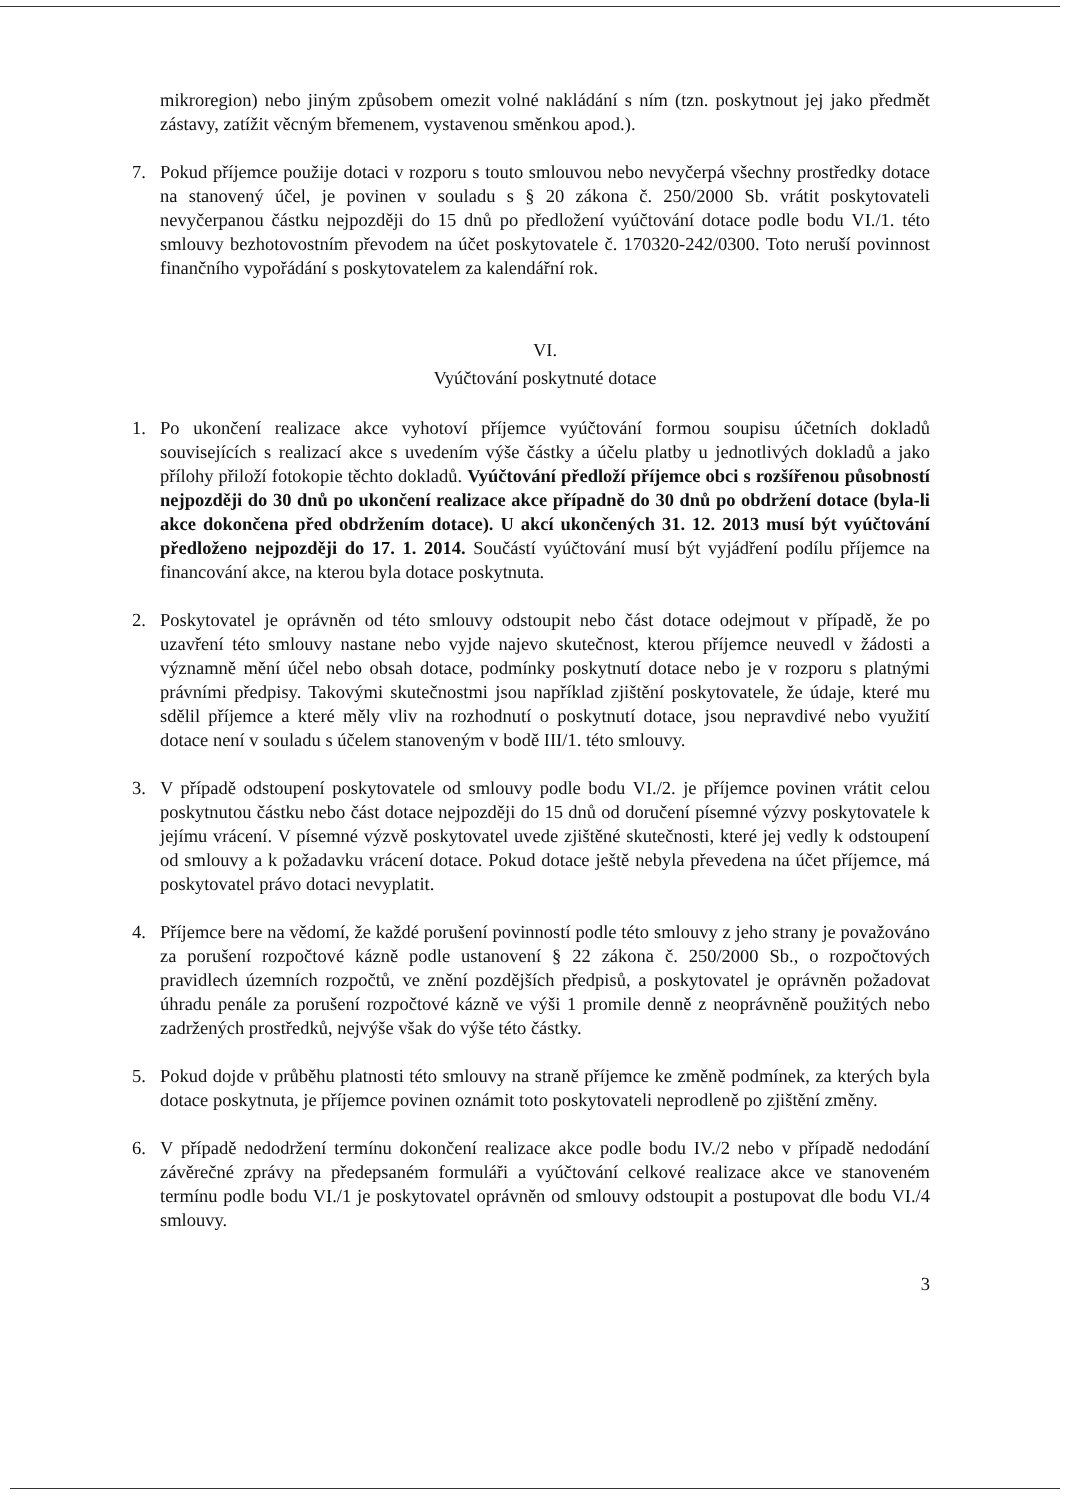mikroregion) nebo jiným způsobem omezit volné nakládání s ním (tzn. poskytnout jej jako předmět zástavy, zatížit věcným břemenem, vystavenou směnkou apod.).
7. Pokud příjemce použije dotaci v rozporu s touto smlouvou nebo nevyčerpá všechny prostředky dotace na stanovený účel, je povinen v souladu s § 20 zákona č. 250/2000 Sb. vrátit poskytovateli nevyčerpanou částku nejpozději do 15 dnů po předložení vyúčtování dotace podle bodu VI./1. této smlouvy bezhotovostním převodem na účet poskytovatele č. 170320-242/0300. Toto neruší povinnost finančního vypořádání s poskytovatelem za kalendářní rok.
VI.
Vyúčtování poskytnuté dotace
1. Po ukončení realizace akce vyhotoví příjemce vyúčtování formou soupisu účetních dokladů souvisejících s realizací akce s uvedením výše částky a účelu platby u jednotlivých dokladů a jako přílohy přiloží fotokopie těchto dokladů. Vyúčtování předloží příjemce obci s rozšířenou působností nejpozději do 30 dnů po ukončení realizace akce případně do 30 dnů po obdržení dotace (byla-li akce dokončena před obdržením dotace). U akcí ukončených 31. 12. 2013 musí být vyúčtování předloženo nejpozději do 17. 1. 2014. Součástí vyúčtování musí být vyjádření podílu příjemce na financování akce, na kterou byla dotace poskytnuta.
2. Poskytovatel je oprávněn od této smlouvy odstoupit nebo část dotace odejmout v případě, že po uzavření této smlouvy nastane nebo vyjde najevo skutečnost, kterou příjemce neuvedl v žádosti a významně mění účel nebo obsah dotace, podmínky poskytnutí dotace nebo je v rozporu s platnými právními předpisy. Takovými skutečnostmi jsou například zjištění poskytovatele, že údaje, které mu sdělil příjemce a které měly vliv na rozhodnutí o poskytnutí dotace, jsou nepravdivé nebo využití dotace není v souladu s účelem stanoveným v bodě III/1. této smlouvy.
3. V případě odstoupení poskytovatele od smlouvy podle bodu VI./2. je příjemce povinen vrátit celou poskytnutou částku nebo část dotace nejpozději do 15 dnů od doručení písemné výzvy poskytovatele k jejímu vrácení. V písemné výzvě poskytovatel uvede zjištěné skutečnosti, které jej vedly k odstoupení od smlouvy a k požadavku vrácení dotace. Pokud dotace ještě nebyla převedena na účet příjemce, má poskytovatel právo dotaci nevyplatit.
4. Příjemce bere na vědomí, že každé porušení povinností podle této smlouvy z jeho strany je považováno za porušení rozpočtové kázně podle ustanovení § 22 zákona č. 250/2000 Sb., o rozpočtových pravidlech územních rozpočtů, ve znění pozdějších předpisů, a poskytovatel je oprávněn požadovat úhradu penále za porušení rozpočtové kázně ve výši 1 promile denně z neoprávněně použitých nebo zadržených prostředků, nejvýše však do výše této částky.
5. Pokud dojde v průběhu platnosti této smlouvy na straně příjemce ke změně podmínek, za kterých byla dotace poskytnuta, je příjemce povinen oznámit toto poskytovateli neprodleně po zjištění změny.
6. V případě nedodržení termínu dokončení realizace akce podle bodu IV./2 nebo v případě nedodání závěrečné zprávy na předepsaném formuláři a vyúčtování celkové realizace akce ve stanoveném termínu podle bodu VI./1 je poskytovatel oprávněn od smlouvy odstoupit a postupovat dle bodu VI./4 smlouvy.
3